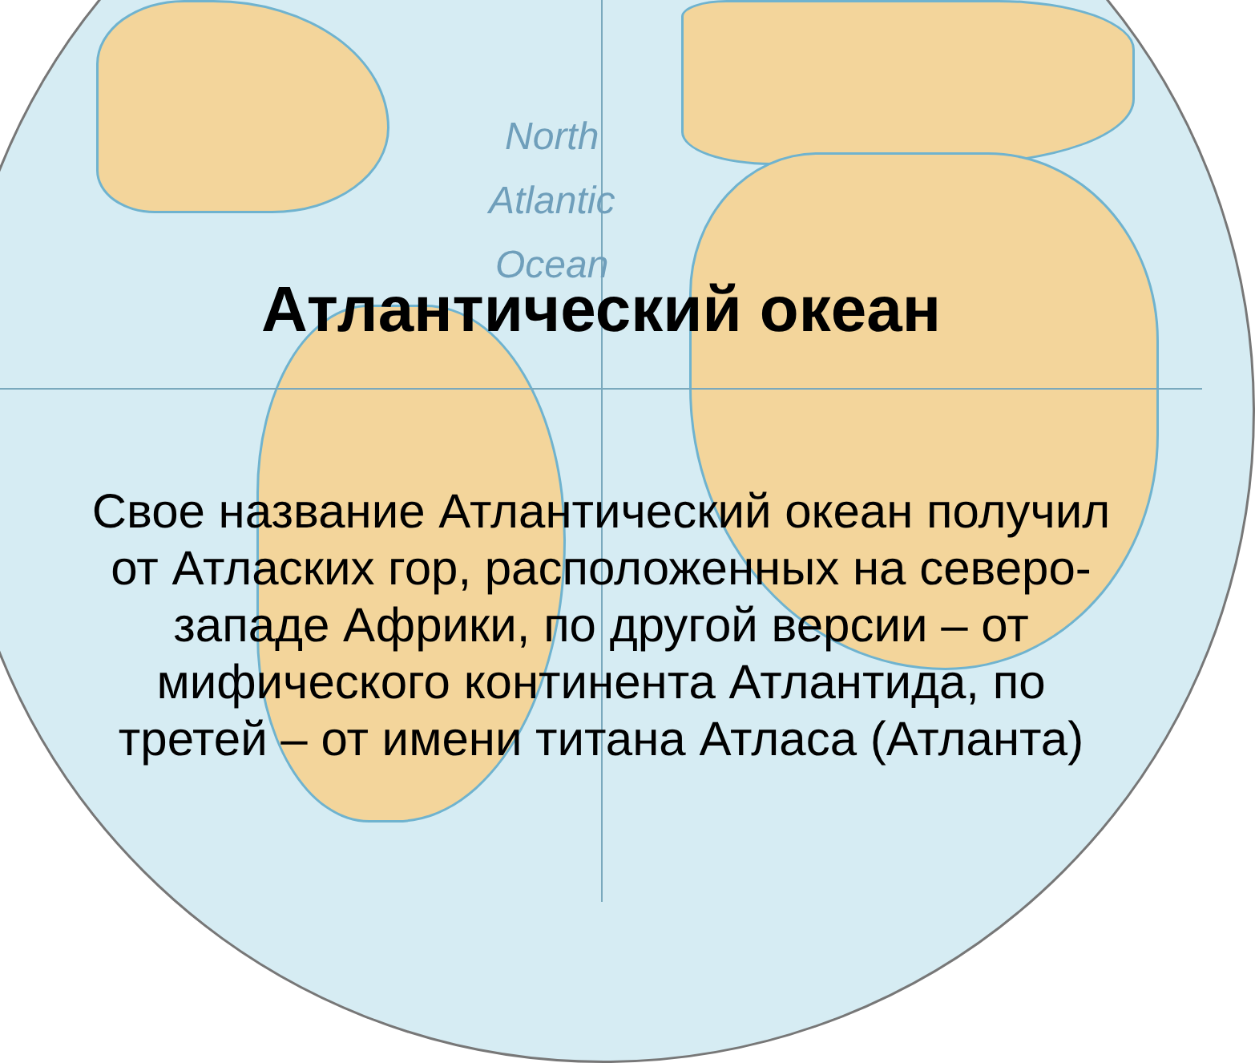North
Atlantic
Ocean
Атлантический океан
Свое название Атлантический океан получил от Атласких гор, расположенных на северо-западе Африки, по другой версии – от мифического континента Атлантида, по третей – от имени титана Атласа (Атланта)